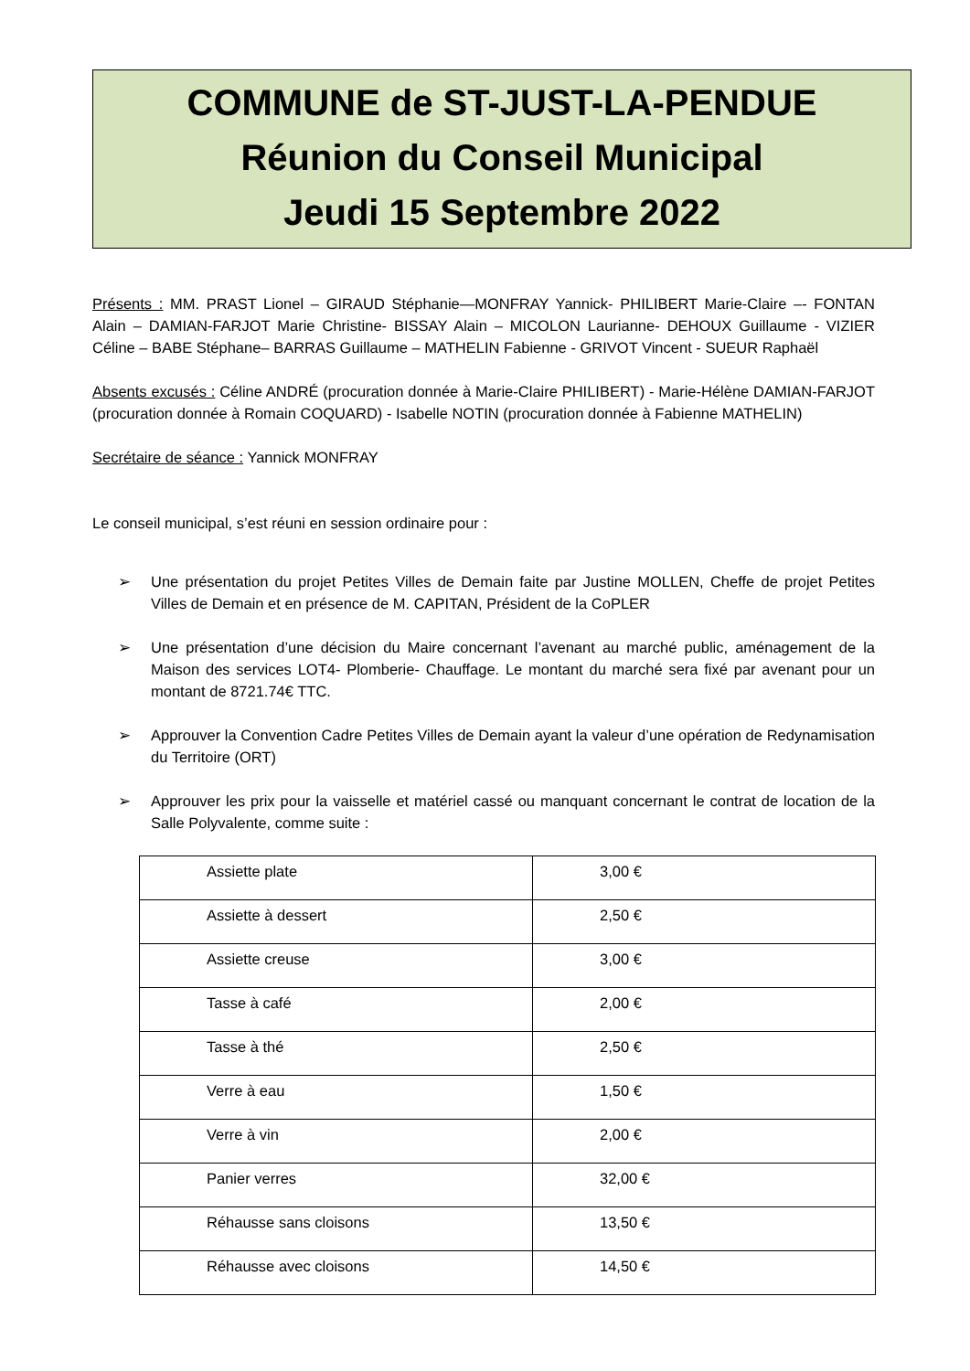COMMUNE de ST-JUST-LA-PENDUE
Réunion du Conseil Municipal
Jeudi 15 Septembre 2022
Présents : MM. PRAST Lionel – GIRAUD Stéphanie—MONFRAY Yannick- PHILIBERT Marie-Claire –- FONTAN Alain – DAMIAN-FARJOT Marie Christine- BISSAY Alain – MICOLON Laurianne- DEHOUX Guillaume - VIZIER Céline – BABE Stéphane– BARRAS Guillaume – MATHELIN Fabienne - GRIVOT Vincent - SUEUR Raphaël
Absents excusés : Céline ANDRÉ (procuration donnée à Marie-Claire PHILIBERT) - Marie-Hélène DAMIAN-FARJOT (procuration donnée à Romain COQUARD) - Isabelle NOTIN (procuration donnée à Fabienne MATHELIN)
Secrétaire de séance : Yannick MONFRAY
Le conseil municipal, s’est réuni en session ordinaire pour :
➢ Une présentation du projet Petites Villes de Demain faite par Justine MOLLEN, Cheffe de projet Petites Villes de Demain et en présence de M. CAPITAN, Président de la CoPLER
➢ Une présentation d’une décision du Maire concernant l’avenant au marché public, aménagement de la Maison des services LOT4- Plomberie- Chauffage. Le montant du marché sera fixé par avenant pour un montant de 8721.74€ TTC.
➢ Approuver la Convention Cadre Petites Villes de Demain ayant la valeur d’une opération de Redynamisation du Territoire (ORT)
➢ Approuver les prix pour la vaisselle et matériel cassé ou manquant concernant le contrat de location de la Salle Polyvalente, comme suite :
| Assiette plate | 3,00 € |
| Assiette à dessert | 2,50 € |
| Assiette creuse | 3,00 € |
| Tasse à café | 2,00 € |
| Tasse à thé | 2,50 € |
| Verre à eau | 1,50 € |
| Verre à vin | 2,00 € |
| Panier verres | 32,00 € |
| Réhausse sans cloisons | 13,50 € |
| Réhausse avec cloisons | 14,50 € |